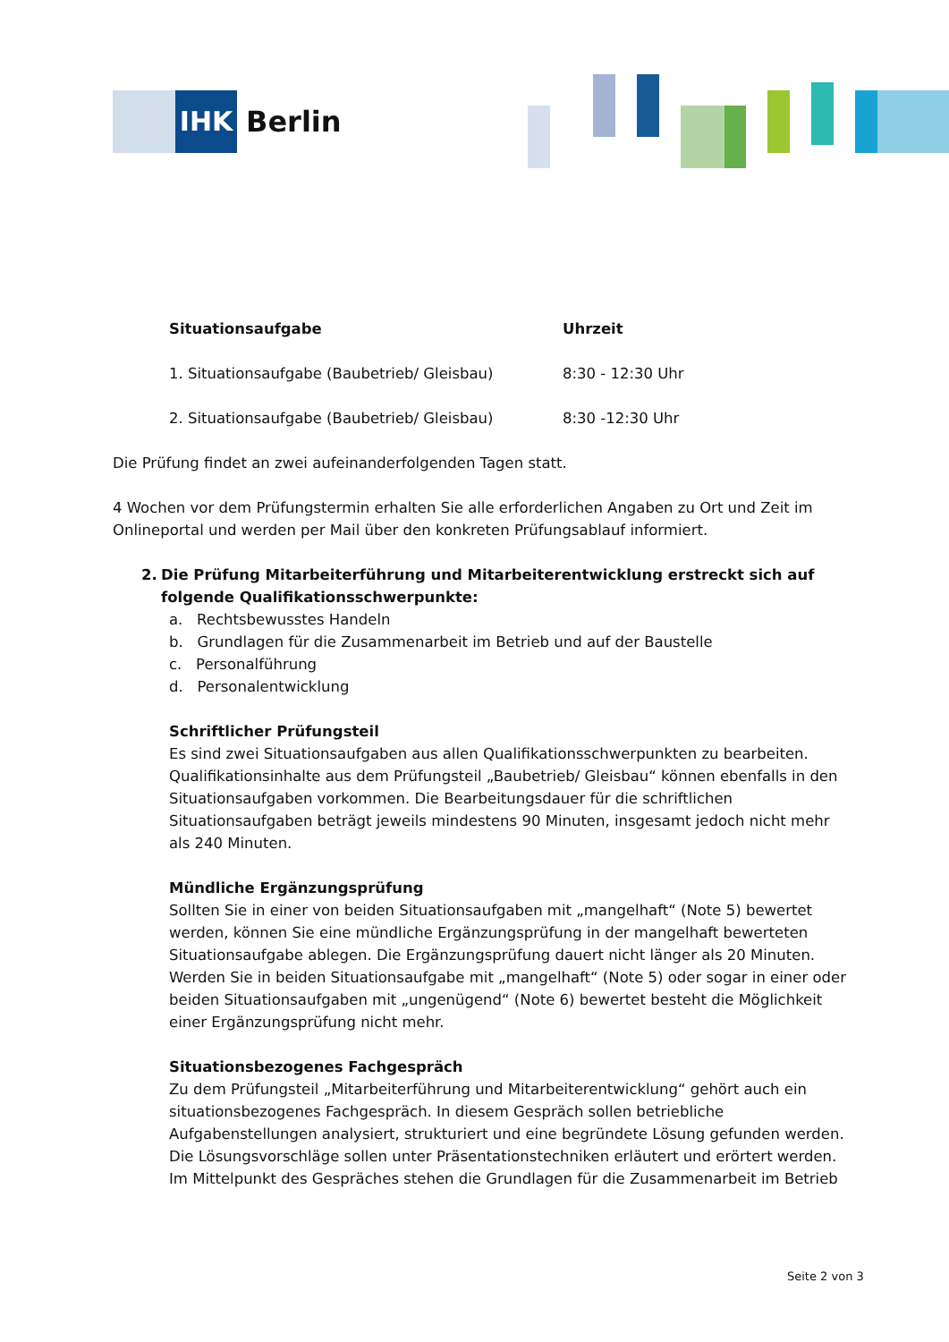IHK
Berlin
| Situationsaufgabe | Uhrzeit |
| --- | --- |
| 1. Situationsaufgabe (Baubetrieb/ Gleisbau) | 8:30 - 12:30 Uhr |
| 2. Situationsaufgabe (Baubetrieb/ Gleisbau) | 8:30 -12:30 Uhr |
Die Prüfung findet an zwei aufeinanderfolgenden Tagen statt.
4 Wochen vor dem Prüfungstermin erhalten Sie alle erforderlichen Angaben zu Ort und Zeit im Onlineportal und werden per Mail über den konkreten Prüfungsablauf informiert.
2. Die Prüfung Mitarbeiterführung und Mitarbeiterentwicklung erstreckt sich auf folgende Qualifikationsschwerpunkte:
a. Rechtsbewusstes Handeln
b. Grundlagen für die Zusammenarbeit im Betrieb und auf der Baustelle
c. Personalführung
d. Personalentwicklung
Schriftlicher Prüfungsteil
Es sind zwei Situationsaufgaben aus allen Qualifikationsschwerpunkten zu bearbeiten. Qualifikationsinhalte aus dem Prüfungsteil „Baubetrieb/ Gleisbau“ können ebenfalls in den Situationsaufgaben vorkommen. Die Bearbeitungsdauer für die schriftlichen Situationsaufgaben beträgt jeweils mindestens 90 Minuten, insgesamt jedoch nicht mehr als 240 Minuten.
Mündliche Ergänzungsprüfung
Sollten Sie in einer von beiden Situationsaufgaben mit „mangelhaft“ (Note 5) bewertet werden, können Sie eine mündliche Ergänzungsprüfung in der mangelhaft bewerteten Situationsaufgabe ablegen. Die Ergänzungsprüfung dauert nicht länger als 20 Minuten. Werden Sie in beiden Situationsaufgabe mit „mangelhaft“ (Note 5) oder sogar in einer oder beiden Situationsaufgaben mit „ungenügend“ (Note 6) bewertet besteht die Möglichkeit einer Ergänzungsprüfung nicht mehr.
Situationsbezogenes Fachgespräch
Zu dem Prüfungsteil „Mitarbeiterführung und Mitarbeiterentwicklung“ gehört auch ein situationsbezogenes Fachgespräch. In diesem Gespräch sollen betriebliche Aufgabenstellungen analysiert, strukturiert und eine begründete Lösung gefunden werden. Die Lösungsvorschläge sollen unter Präsentationstechniken erläutert und erörtert werden. Im Mittelpunkt des Gespräches stehen die Grundlagen für die Zusammenarbeit im Betrieb
Seite 2 von 3